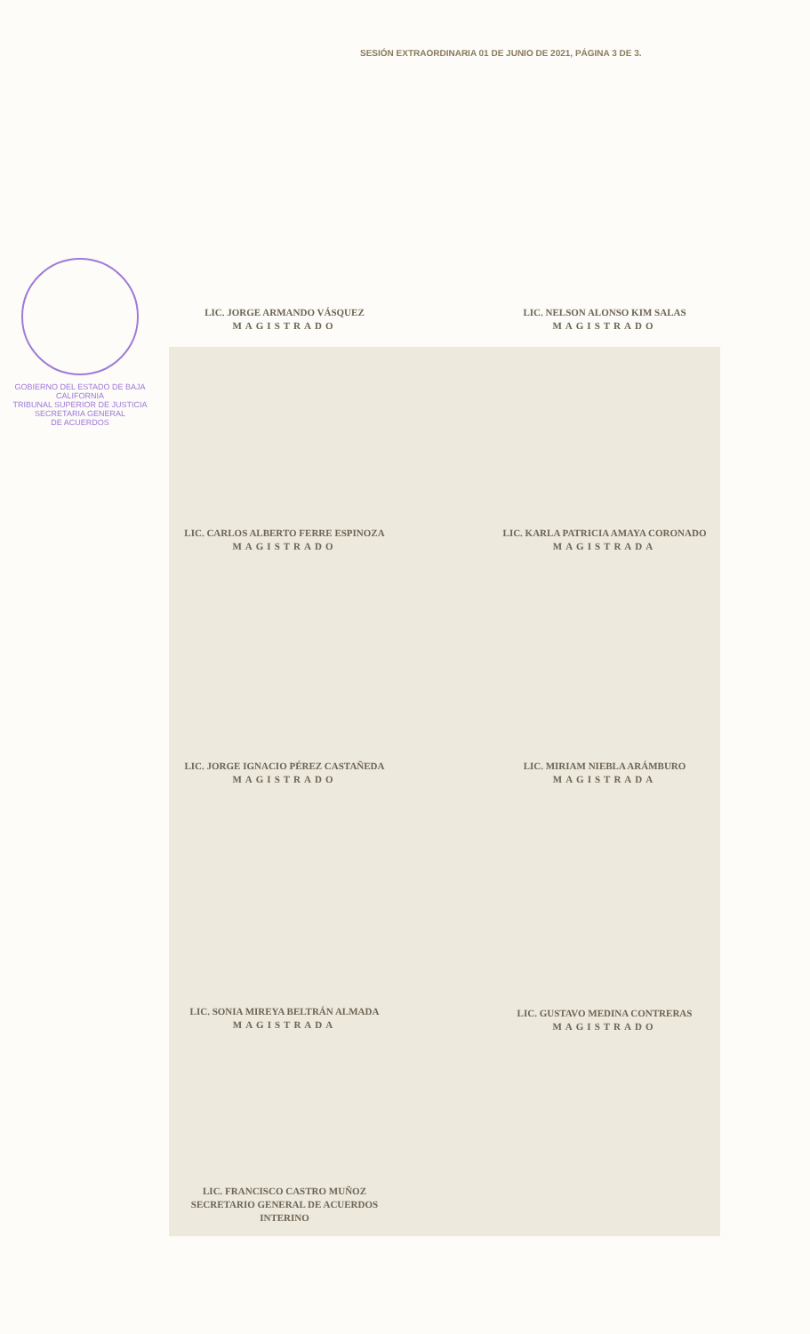SESIÓN EXTRAORDINARIA 01 DE JUNIO DE 2021, PÁGINA 3 DE 3.
GOBIERNO DEL ESTADO DE BAJA CALIFORNIA
TRIBUNAL SUPERIOR DE JUSTICIA
SECRETARIA GENERAL
DE ACUERDOS
LIC. JORGE ARMANDO VÁSQUEZ
MAGISTRADO
LIC. NELSON ALONSO KIM SALAS
MAGISTRADO
LIC. CARLOS ALBERTO FERRE ESPINOZA
MAGISTRADO
LIC. KARLA PATRICIA AMAYA CORONADO
MAGISTRADA
LIC. JORGE IGNACIO PÉREZ CASTAÑEDA
MAGISTRADO
LIC. MIRIAM NIEBLA ARÁMBURO
MAGISTRADA
LIC. SONIA MIREYA BELTRÁN ALMADA
MAGISTRADA
LIC. GUSTAVO MEDINA CONTRERAS
MAGISTRADO
LIC. FRANCISCO CASTRO MUÑOZ
SECRETARIO GENERAL DE ACUERDOS
INTERINO